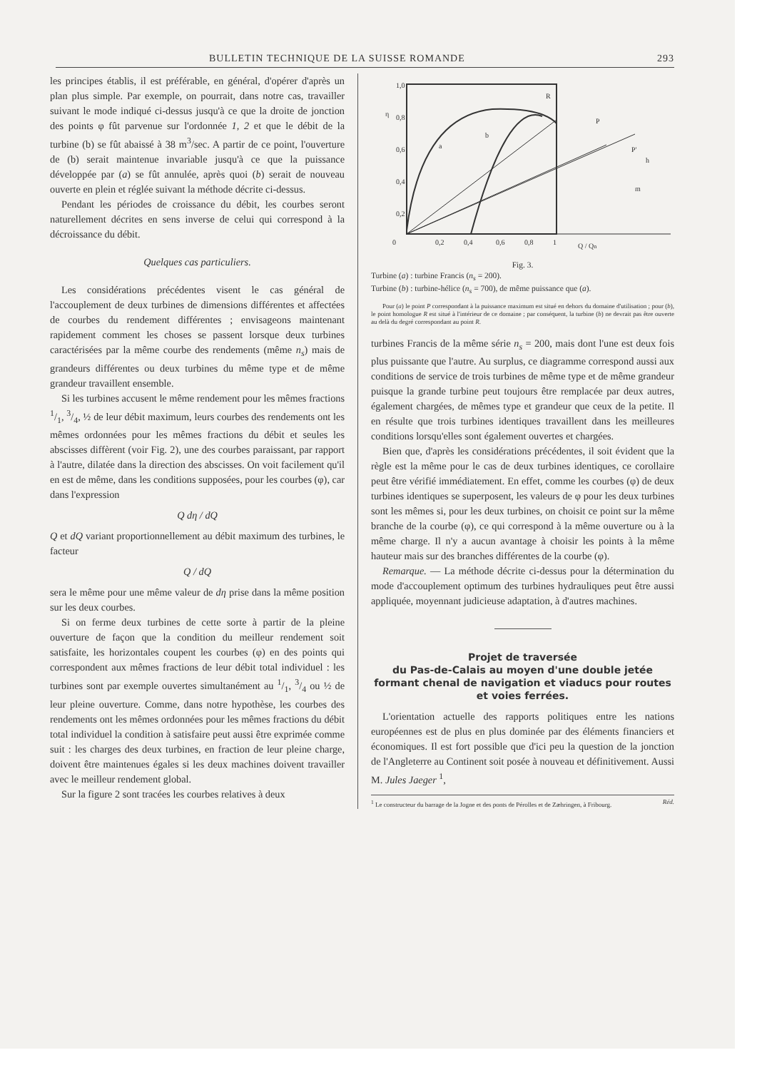BULLETIN TECHNIQUE DE LA SUISSE ROMANDE 293
les principes établis, il est préférable, en général, d'opérer d'après un plan plus simple. Par exemple, on pourrait, dans notre cas, travailler suivant le mode indiqué ci-dessus jusqu'à ce que la droite de jonction des points φ fût parvenue sur l'ordonnée 1, 2 et que le débit de la turbine (b) se fût abaissé à 38 m<sup>3</sup>/sec. A partir de ce point, l'ouverture de (b) serait maintenue invariable jusqu'à ce que la puissance développée par (a) se fût annulée, après quoi (b) serait de nouveau ouverte en plein et réglée suivant la méthode décrite ci-dessus.
Pendant les périodes de croissance du débit, les courbes seront naturellement décrites en sens inverse de celui qui correspond à la décroissance du débit.
Quelques cas particuliers.
Les considérations précédentes visent le cas général de l'accouplement de deux turbines de dimensions différentes et affectées de courbes du rendement différentes ; envisageons maintenant rapidement comment les choses se passent lorsque deux turbines caractérisées par la même courbe des rendements (même n<sub>s</sub>) mais de grandeurs différentes ou deux turbines du même type et de même grandeur travaillent ensemble.
Si les turbines accusent le même rendement pour les mêmes fractions 1/1, 3/4, ½ de leur débit maximum, leurs courbes des rendements ont les mêmes ordonnées pour les mêmes fractions du débit et seules les abscisses diffèrent (voir Fig. 2), une des courbes paraissant, par rapport à l'autre, dilatée dans la direction des abscisses. On voit facilement qu'il en est de même, dans les conditions supposées, pour les courbes (φ), car dans l'expression
Q dη / dQ
Q et dQ variant proportionnellement au débit maximum des turbines, le facteur
Q / dQ
sera le même pour une même valeur de dη prise dans la même position sur les deux courbes.
Si on ferme deux turbines de cette sorte à partir de la pleine ouverture de façon que la condition du meilleur rendement soit satisfaite, les horizontales coupent les courbes (φ) en des points qui correspondent aux mêmes fractions de leur débit total individuel : les turbines sont par exemple ouvertes simultanément au 1/1, 3/4 ou ½ de leur pleine ouverture. Comme, dans notre hypothèse, les courbes des rendements ont les mêmes ordonnées pour les mêmes fractions du débit total individuel la condition à satisfaire peut aussi être exprimée comme suit : les charges des deux turbines, en fraction de leur pleine charge, doivent être maintenues égales si les deux machines doivent travailler avec le meilleur rendement global.
Sur la figure 2 sont tracées les courbes relatives à deux
1,0
0,8
0,6
0,4
0,2
0
0,2
0,4
0,6
0,8
1
η
a
b
R
P
P'
h
m
Q / Qn
Fig. 3.
Turbine (a) : turbine Francis (n<sub>s</sub> = 200).
Turbine (b) : turbine-hélice (n<sub>s</sub> = 700), de même puissance que (a).
Pour (a) le point P correspondant à la puissance maximum est situé en dehors du domaine d'utilisation ; pour (b), le point homologue R est situé à l'intérieur de ce domaine ; par conséquent, la turbine (b) ne devrait pas être ouverte au delà du degré correspondant au point R.
turbines Francis de la même série n<sub>s</sub> = 200, mais dont l'une est deux fois plus puissante que l'autre. Au surplus, ce diagramme correspond aussi aux conditions de service de trois turbines de même type et de même grandeur puisque la grande turbine peut toujours être remplacée par deux autres, également chargées, de mêmes type et grandeur que ceux de la petite. Il en résulte que trois turbines identiques travaillent dans les meilleures conditions lorsqu'elles sont également ouvertes et chargées.
Bien que, d'après les considérations précédentes, il soit évident que la règle est la même pour le cas de deux turbines identiques, ce corollaire peut être vérifié immédiatement. En effet, comme les courbes (φ) de deux turbines identiques se superposent, les valeurs de φ pour les deux turbines sont les mêmes si, pour les deux turbines, on choisit ce point sur la même branche de la courbe (φ), ce qui correspond à la même ouverture ou à la même charge. Il n'y a aucun avantage à choisir les points à la même hauteur mais sur des branches différentes de la courbe (φ).
Remarque. — La méthode décrite ci-dessus pour la détermination du mode d'accouplement optimum des turbines hydrauliques peut être aussi appliquée, moyennant judicieuse adaptation, à d'autres machines.
Projet de traversée
du Pas-de-Calais au moyen d'une double jetée formant chenal de navigation et viaducs pour routes et voies ferrées.
L'orientation actuelle des rapports politiques entre les nations européennes est de plus en plus dominée par des éléments financiers et économiques. Il est fort possible que d'ici peu la question de la jonction de l'Angleterre au Continent soit posée à nouveau et définitivement. Aussi M. Jules Jaeger <sup>1</sup>,
<sup>1</sup> Le constructeur du barrage de la Jogne et des ponts de Pérolles et de Zæhringen, à Fribourg. Réd.